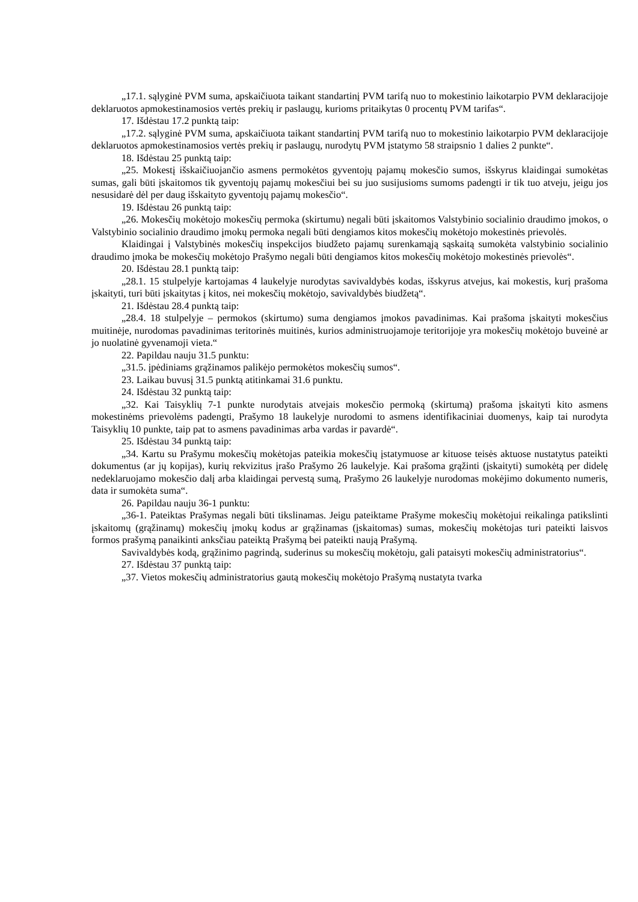„17.1. sąlyginė PVM suma, apskaičiuota taikant standartinį PVM tarifą nuo to mokestinio laikotarpio PVM deklaracijoje deklaruotos apmokestinamosios vertės prekių ir paslaugų, kurioms pritaikytas 0 procentų PVM tarifas“.
17. Išdėstau 17.2 punktą taip:
„17.2. sąlyginė PVM suma, apskaičiuota taikant standartinį PVM tarifą nuo to mokestinio laikotarpio PVM deklaracijoje deklaruotos apmokestinamosios vertės prekių ir paslaugų, nurodytų PVM įstatymo 58 straipsnio 1 dalies 2 punkte“.
18. Išdėstau 25 punktą taip:
„25. Mokestį išskaičiuojančio asmens permokėtos gyventojų pajamų mokesčio sumos, išskyrus klaidingai sumokėtas sumas, gali būti įskaitomos tik gyventojų pajamų mokesčiui bei su juo susijusioms sumoms padengti ir tik tuo atveju, jeigu jos nesusidarė dėl per daug išskaityto gyventojų pajamų mokesčio“.
19. Išdėstau 26 punktą taip:
„26. Mokesčių mokėtojo mokesčių permoka (skirtumu) negali būti įskaitomos Valstybinio socialinio draudimo įmokos, o Valstybinio socialinio draudimo įmokų permoka negali būti dengiamos kitos mokesčių mokėtojo mokestinės prievolės.
Klaidingai į Valstybinės mokesčių inspekcijos biudžeto pajamų surenkamąją sąskaitą sumokėta valstybinio socialinio draudimo įmoka be mokesčių mokėtojo Prašymo negali būti dengiamos kitos mokesčių mokėtojo mokestinės prievolės“.
20. Išdėstau 28.1 punktą taip:
„28.1. 15 stulpelyje kartojamas 4 laukelyje nurodytas savivaldybės kodas, išskyrus atvejus, kai mokestis, kurį prašoma įskaityti, turi būti įskaitytas į kitos, nei mokesčių mokėtojo, savivaldybės biudžetą“.
21. Išdėstau 28.4 punktą taip:
„28.4. 18 stulpelyje – permokos (skirtumo) suma dengiamos įmokos pavadinimas. Kai prašoma įskaityti mokesčius muitinėje, nurodomas pavadinimas teritorinės muitinės, kurios administruojamoje teritorijoje yra mokesčių mokėtojo buveinė ar jo nuolatinė gyvenamoji vieta.“
22. Papildau nauju 31.5 punktu:
„31.5. įpėdiniams grąžinamos palikėjo permokėtos mokesčių sumos“.
23. Laikau buvusį 31.5 punktą atitinkamai 31.6 punktu.
24. Išdėstau 32 punktą taip:
„32. Kai Taisyklių 7-1 punkte nurodytais atvejais mokesčio permoką (skirtumą) prašoma įskaityti kito asmens mokestinėms prievolėms padengti, Prašymo 18 laukelyje nurodomi to asmens identifikaciniai duomenys, kaip tai nurodyta Taisyklių 10 punkte, taip pat to asmens pavadinimas arba vardas ir pavardė“.
25. Išdėstau 34 punktą taip:
„34. Kartu su Prašymu mokesčių mokėtojas pateikia mokesčių įstatymuose ar kituose teisės aktuose nustatytus pateikti dokumentus (ar jų kopijas), kurių rekvizitus įrašo Prašymo 26 laukelyje. Kai prašoma grąžinti (įskaityti) sumokėtą per didelę nedeklaruojamo mokesčio dalį arba klaidingai pervestą sumą, Prašymo 26 laukelyje nurodomas mokėjimo dokumento numeris, data ir sumokėta suma“.
26. Papildau nauju 36-1 punktu:
„36-1. Pateiktas Prašymas negali būti tikslinamas. Jeigu pateiktame Prašyme mokesčių mokėtojui reikalinga patikslinti įskaitomų (grąžinamų) mokesčių įmokų kodus ar grąžinamas (įskaitomas) sumas, mokesčių mokėtojas turi pateikti laisvos formos prašymą panaikinti anksčiau pateiktą Prašymą bei pateikti naują Prašymą.
Savivaldybės kodą, grąžinimo pagrindą, suderinus su mokesčių mokėtoju, gali pataisyti mokesčių administratorius“.
27. Išdėstau 37 punktą taip:
„37. Vietos mokesčių administratorius gautą mokesčių mokėtojo Prašymą nustatyta tvarka